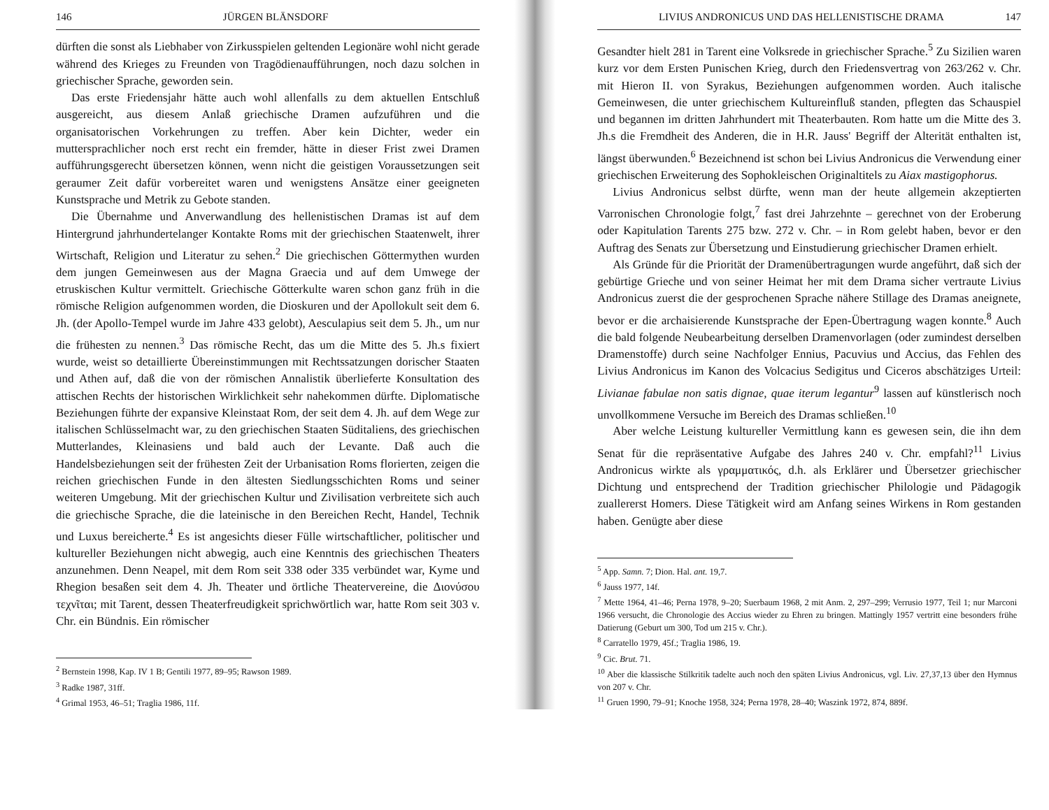146 JÜRGEN BLÄNSDORF
dürften die sonst als Liebhaber von Zirkusspielen geltenden Legionäre wohl nicht gerade während des Krieges zu Freunden von Tragödienaufführungen, noch dazu solchen in griechischer Sprache, geworden sein.
Das erste Friedensjahr hätte auch wohl allenfalls zu dem aktuellen Entschluß ausgereicht, aus diesem Anlaß griechische Dramen aufzuführen und die organisatorischen Vorkehrungen zu treffen. Aber kein Dichter, weder ein muttersprachlicher noch erst recht ein fremder, hätte in dieser Frist zwei Dramen aufführungsgerecht übersetzen können, wenn nicht die geistigen Voraussetzungen seit geraumer Zeit dafür vorbereitet waren und wenigstens Ansätze einer geeigneten Kunstsprache und Metrik zu Gebote standen.
Die Übernahme und Anverwandlung des hellenistischen Dramas ist auf dem Hintergrund jahrhundertelanger Kontakte Roms mit der griechischen Staatenwelt, ihrer Wirtschaft, Religion und Literatur zu sehen.<sup>2</sup> Die griechischen Göttermythen wurden dem jungen Gemeinwesen aus der Magna Graecia und auf dem Umwege der etruskischen Kultur vermittelt. Griechische Götterkulte waren schon ganz früh in die römische Religion aufgenommen worden, die Dioskuren und der Apollokult seit dem 6. Jh. (der Apollo-Tempel wurde im Jahre 433 gelobt), Aesculapius seit dem 5. Jh., um nur die frühesten zu nennen.<sup>3</sup> Das römische Recht, das um die Mitte des 5. Jh.s fixiert wurde, weist so detaillierte Übereinstimmungen mit Rechtssatzungen dorischer Staaten und Athen auf, daß die von der römischen Annalistik überlieferte Konsultation des attischen Rechts der historischen Wirklichkeit sehr nahekommen dürfte. Diplomatische Beziehungen führte der expansive Kleinstaat Rom, der seit dem 4. Jh. auf dem Wege zur italischen Schlüsselmacht war, zu den griechischen Staaten Süditaliens, des griechischen Mutterlandes, Kleinasiens und bald auch der Levante. Daß auch die Handelsbeziehungen seit der frühesten Zeit der Urbanisation Roms florierten, zeigen die reichen griechischen Funde in den ältesten Siedlungsschichten Roms und seiner weiteren Umgebung. Mit der griechischen Kultur und Zivilisation verbreitete sich auch die griechische Sprache, die die lateinische in den Bereichen Recht, Handel, Technik und Luxus bereicherte.<sup>4</sup> Es ist angesichts dieser Fülle wirtschaftlicher, politischer und kultureller Beziehungen nicht abwegig, auch eine Kenntnis des griechischen Theaters anzunehmen. Denn Neapel, mit dem Rom seit 338 oder 335 verbündet war, Kyme und Rhegion besaßen seit dem 4. Jh. Theater und örtliche Theatervereine, die Διονύσου τεχνῖται; mit Tarent, dessen Theaterfreudigkeit sprichwörtlich war, hatte Rom seit 303 v. Chr. ein Bündnis. Ein römischer
<sup>2</sup> Bernstein 1998, Kap. IV 1 B; Gentili 1977, 89–95; Rawson 1989.
<sup>3</sup> Radke 1987, 31ff.
<sup>4</sup> Grimal 1953, 46–51; Traglia 1986, 11f.
LIVIUS ANDRONICUS UND DAS HELLENISTISCHE DRAMA 147
Gesandter hielt 281 in Tarent eine Volksrede in griechischer Sprache.<sup>5</sup> Zu Sizilien waren kurz vor dem Ersten Punischen Krieg, durch den Friedensvertrag von 263/262 v. Chr. mit Hieron II. von Syrakus, Beziehungen aufgenommen worden. Auch italische Gemeinwesen, die unter griechischem Kultureinfluß standen, pflegten das Schauspiel und begannen im dritten Jahrhundert mit Theaterbauten. Rom hatte um die Mitte des 3. Jh.s die Fremdheit des Anderen, die in H.R. Jauss' Begriff der Alterität enthalten ist, längst überwunden.<sup>6</sup> Bezeichnend ist schon bei Livius Andronicus die Verwendung einer griechischen Erweiterung des Sophokleischen Originaltitels zu Aiax mastigophorus.
Livius Andronicus selbst dürfte, wenn man der heute allgemein akzeptierten Varronischen Chronologie folgt,<sup>7</sup> fast drei Jahrzehnte – gerechnet von der Eroberung oder Kapitulation Tarents 275 bzw. 272 v. Chr. – in Rom gelebt haben, bevor er den Auftrag des Senats zur Übersetzung und Einstudierung griechischer Dramen erhielt.
Als Gründe für die Priorität der Dramenübertragungen wurde angeführt, daß sich der gebürtige Grieche und von seiner Heimat her mit dem Drama sicher vertraute Livius Andronicus zuerst die der gesprochenen Sprache nähere Stillage des Dramas aneignete, bevor er die archaisierende Kunstsprache der Epen-Übertragung wagen konnte.<sup>8</sup> Auch die bald folgende Neubearbeitung derselben Dramenvorlagen (oder zumindest derselben Dramenstoffe) durch seine Nachfolger Ennius, Pacuvius und Accius, das Fehlen des Livius Andronicus im Kanon des Volcacius Sedigitus und Ciceros abschätziges Urteil: Livianae fabulae non satis dignae, quae iterum legantur<sup>9</sup> lassen auf künstlerisch noch unvollkommene Versuche im Bereich des Dramas schließen.<sup>10</sup>
Aber welche Leistung kultureller Vermittlung kann es gewesen sein, die ihn dem Senat für die repräsentative Aufgabe des Jahres 240 v. Chr. empfahl?<sup>11</sup> Livius Andronicus wirkte als γραμματικός, d.h. als Erklärer und Übersetzer griechischer Dichtung und entsprechend der Tradition griechischer Philologie und Pädagogik zuallererst Homers. Diese Tätigkeit wird am Anfang seines Wirkens in Rom gestanden haben. Genügte aber diese
<sup>5</sup> App. Samn. 7; Dion. Hal. ant. 19,7.
<sup>6</sup> Jauss 1977, 14f.
<sup>7</sup> Mette 1964, 41–46; Perna 1978, 9–20; Suerbaum 1968, 2 mit Anm. 2, 297–299; Verrusio 1977, Teil 1; nur Marconi 1966 versucht, die Chronologie des Accius wieder zu Ehren zu bringen. Mattingly 1957 vertritt eine besonders frühe Datierung (Geburt um 300, Tod um 215 v. Chr.).
<sup>8</sup> Carratello 1979, 45f.; Traglia 1986, 19.
<sup>9</sup> Cic. Brut. 71.
<sup>10</sup> Aber die klassische Stilkritik tadelte auch noch den späten Livius Andronicus, vgl. Liv. 27,37,13 über den Hymnus von 207 v. Chr.
<sup>11</sup> Gruen 1990, 79–91; Knoche 1958, 324; Perna 1978, 28–40; Waszink 1972, 874, 889f.